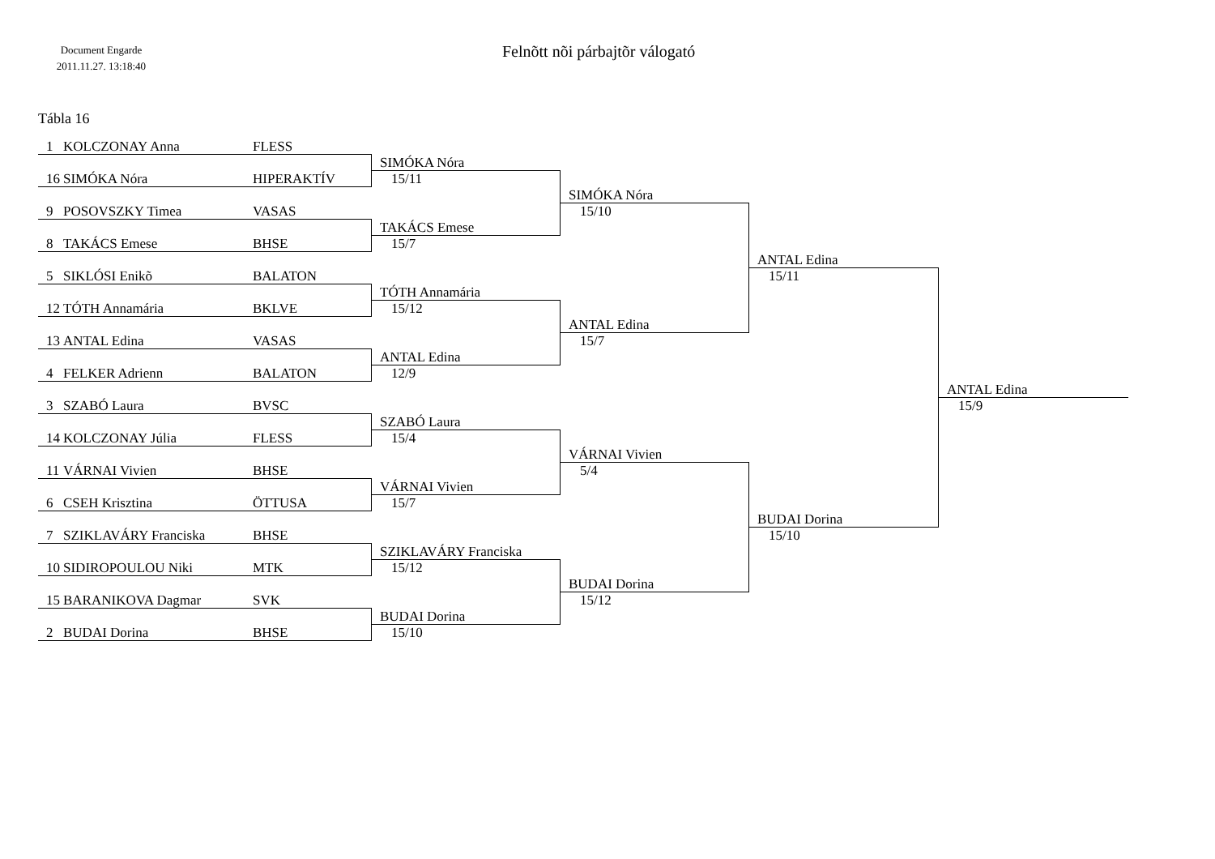Document Engarde
2011.11.27. 13:18:40
Felnõtt nõi párbajtõr válogató
Tábla 16
1 KOLCZONAY Anna FLESS
16 SIMÓKA Nóra HIPERAKTÍV
9 POSOVSZKY Timea VASAS
8 TAKÁCS Emese BHSE
5 SIKLÓSI Enikõ BALATON
12 TÓTH Annamária BKLVE
13 ANTAL Edina VASAS
4 FELKER Adrienn BALATON
3 SZABÓ Laura BVSC
14 KOLCZONAY Júlia FLESS
11 VÁRNAI Vivien BHSE
6 CSEH Krisztina ÖTTUSA
7 SZIKLAVÁRY Franciska BHSE
10 SIDIROPOULOU Niki MTK
15 BARANIKOVA Dagmar SVK
2 BUDAI Dorina BHSE
SIMÓKA Nóra
15/11
TAKÁCS Emese
15/7
TÓTH Annamária
15/12
ANTAL Edina
12/9
SZABÓ Laura
15/4
VÁRNAI Vivien
15/7
SZIKLAVÁRY Franciska
15/12
BUDAI Dorina
15/10
SIMÓKA Nóra
15/10
ANTAL Edina
15/7
VÁRNAI Vivien
5/4
BUDAI Dorina
15/12
ANTAL Edina
15/11
BUDAI Dorina
15/10
ANTAL Edina
15/9